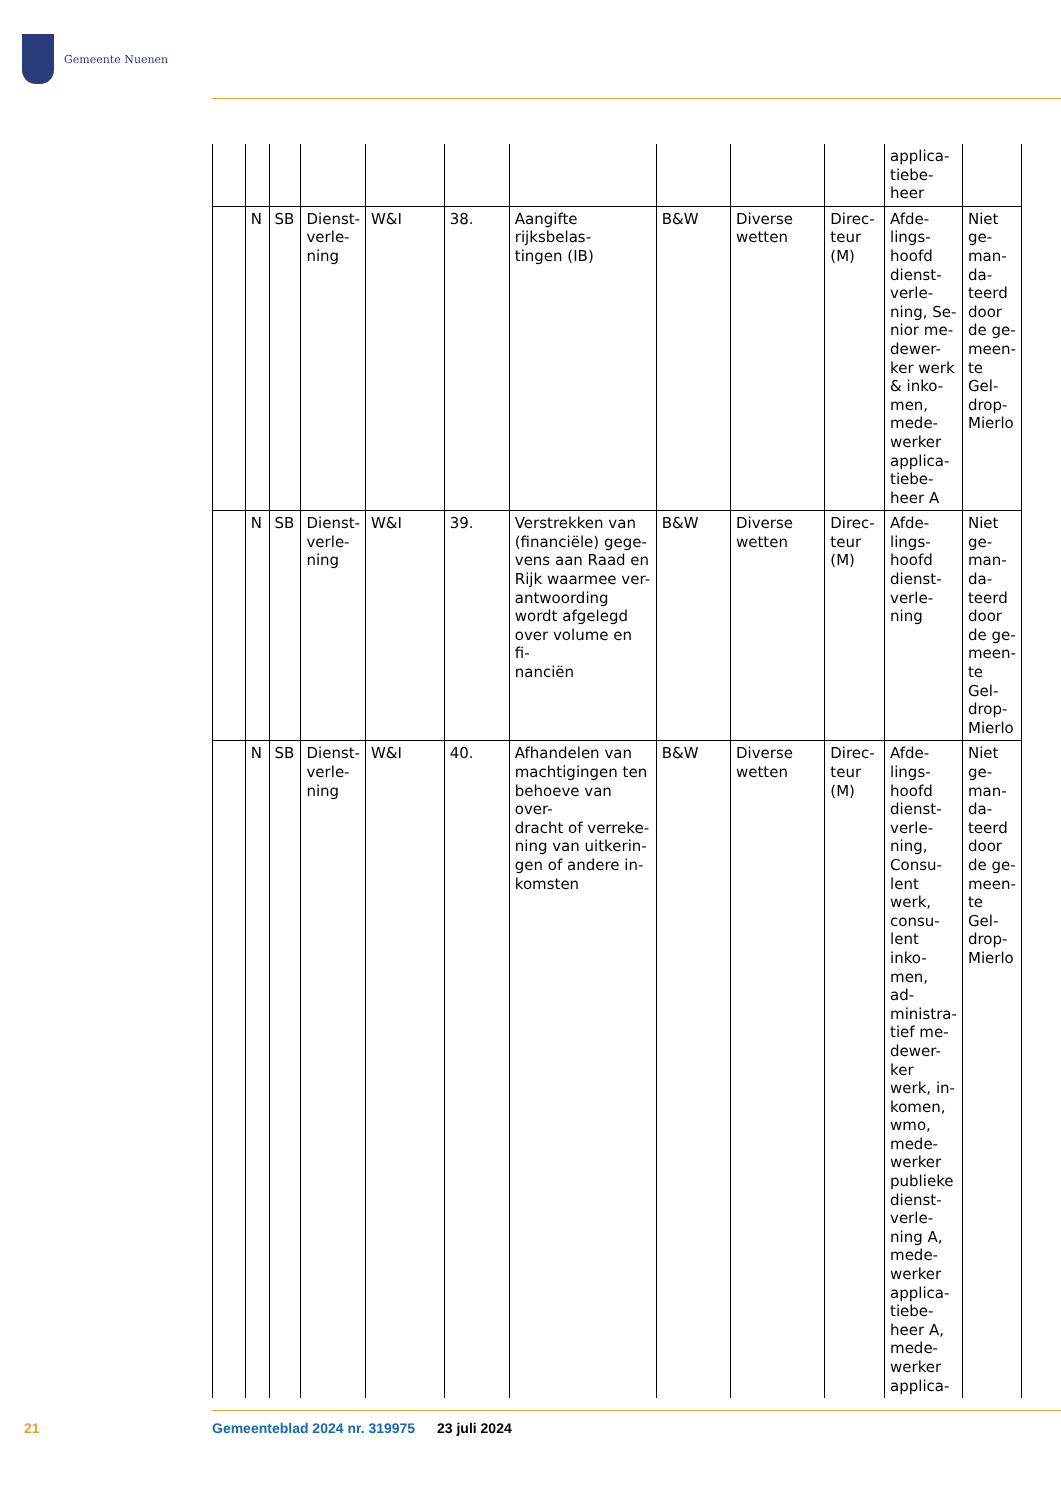Gemeente Nuenen
| | | | | | | | | | | applica- tiebe- heer | |
| | N | SB | Dienst- verle- ning | W&I | 38. | Aangifte rijksbelas- tingen (IB) | B&W | Diverse wetten | Direc- teur (M) | Afde- lings- hoofd dienst- verle- ning, Se- nior me- dewer- ker werk & inko- men, mede- werker applica- tiebe- heer A | Niet ge- man- da- teerd door de ge- meen- te Gel- drop- Mierlo |
| | N | SB | Dienst- verle- ning | W&I | 39. | Verstrekken van (financiële) gege- vens aan Raad en Rijk waarmee ver- antwoording wordt afgelegd over volume en fi- nanciën | B&W | Diverse wetten | Direc- teur (M) | Afde- lings- hoofd dienst- verle- ning | Niet ge- man- da- teerd door de ge- meen- te Gel- drop- Mierlo |
| | N | SB | Dienst- verle- ning | W&I | 40. | Afhandelen van machtigingen ten behoeve van over- dracht of verreke- ning van uitkerin- gen of andere in- komsten | B&W | Diverse wetten | Direc- teur (M) | Afde- lings- hoofd dienst- verle- ning, Consu- lent werk, consu- lent inko- men, ad- ministra- tief me- dewer- ker werk, in- komen, wmo, mede- werker publieke dienst- verle- ning A, mede- werker applica- tiebe- heer A, mede- werker applica- | Niet ge- man- da- teerd door de ge- meen- te Gel- drop- Mierlo |
21
Gemeenteblad 2024 nr. 319975 23 juli 2024